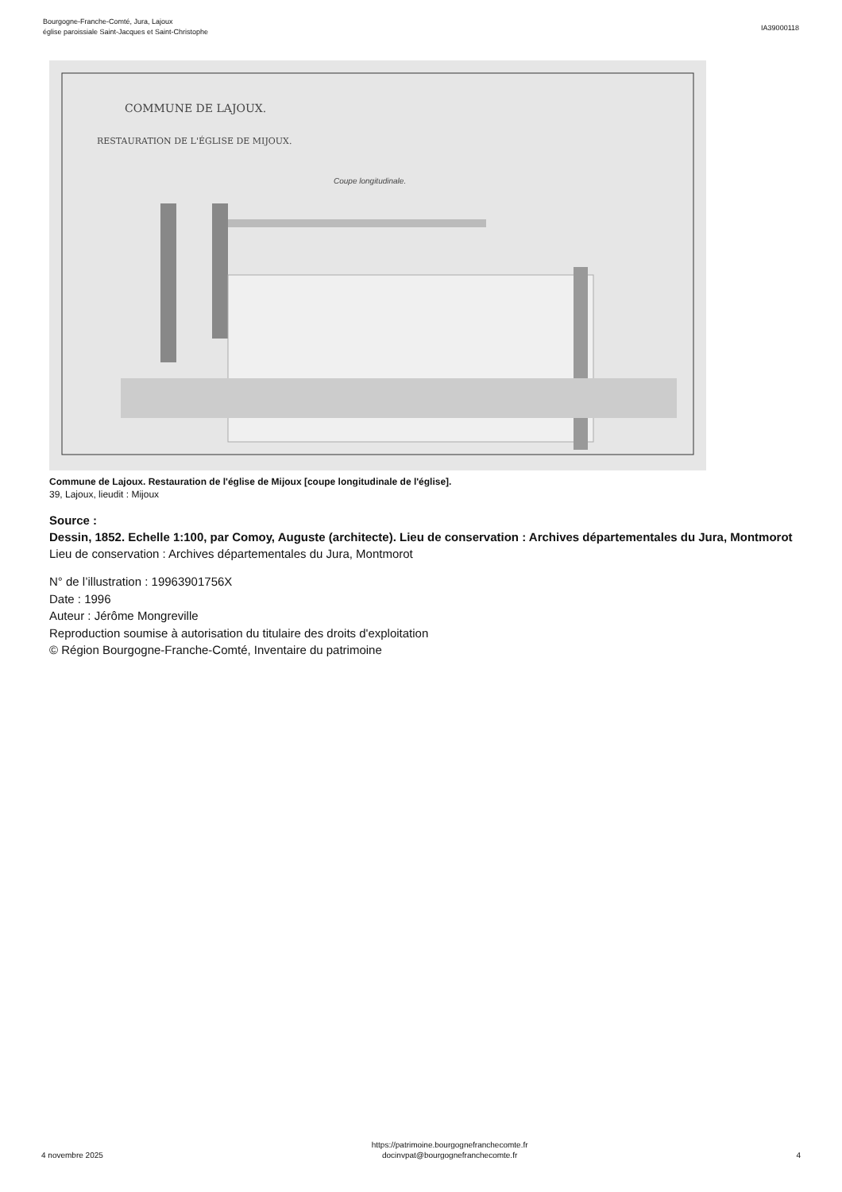Bourgogne-Franche-Comté, Jura, Lajoux
église paroissiale Saint-Jacques et Saint-Christophe
IA39000118
COMMUNE DE LAJOUX.
RESTAURATION DE L'ÉGLISE DE MIJOUX.
Coupe longitudinale.
Commune de Lajoux. Restauration de l'église de Mijoux [coupe longitudinale de l'église].
39, Lajoux, lieudit : Mijoux
Source :
Dessin, 1852. Echelle 1:100, par Comoy, Auguste (architecte). Lieu de conservation : Archives départementales du Jura, Montmorot
Lieu de conservation : Archives départementales du Jura, Montmorot
N° de l’illustration : 19963901756X
Date : 1996
Auteur : Jérôme Mongreville
Reproduction soumise à autorisation du titulaire des droits d'exploitation
© Région Bourgogne-Franche-Comté, Inventaire du patrimoine
4 novembre 2025
https://patrimoine.bourgognefranchecomte.fr
docinvpat@bourgognefranchecomte.fr
4